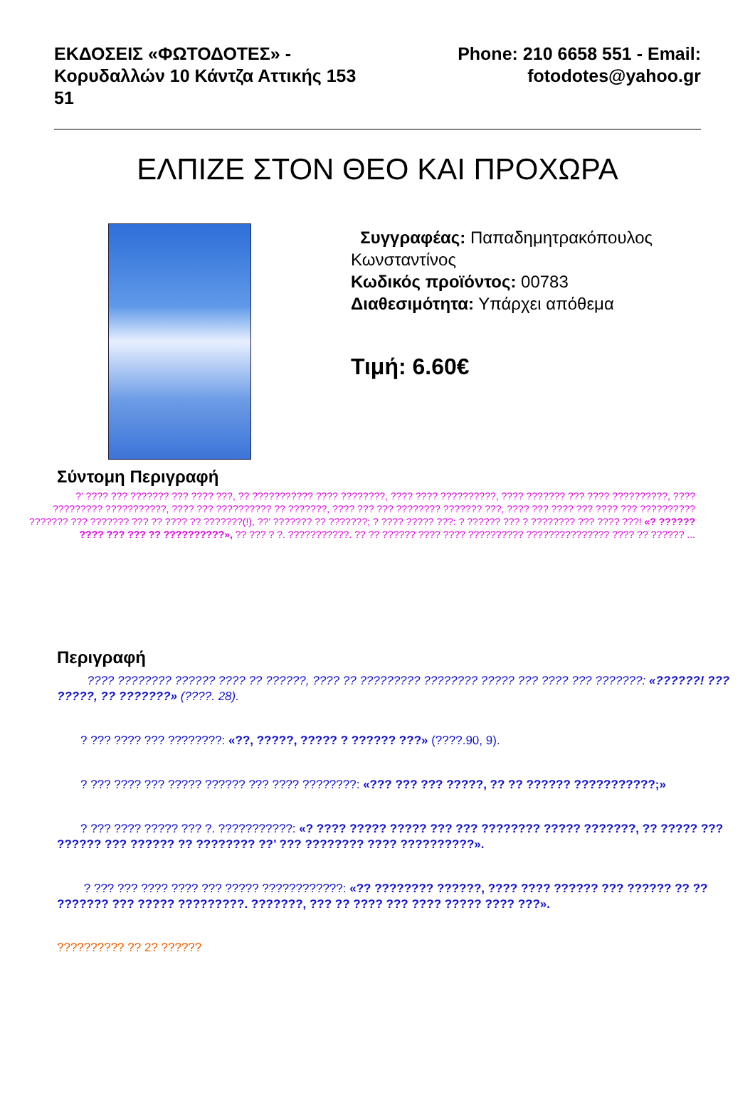ΕΚΔΟΣΕΙΣ «ΦΩΤΟΔΟΤΕΣ» -
Κορυδαλλών 10 Κάντζα Αττικής 153
51
Phone: 210 6658 551 - Email:
fotodotes@yahoo.gr
ΕΛΠΙΖΕ ΣΤΟΝ ΘΕΟ ΚΑΙ ΠΡΟΧΩΡΑ
Συγγραφέας: Παπαδημητρακόπουλος
Κωνσταντίνος
Κωδικός προϊόντος: 00783
Διαθεσιμότητα: Υπάρχει απόθεμα
Τιμή: 6.60€
Σύντομη Περιγραφή
?’ ???? ??? ??????? ??? ???? ???, ?? ??????????? ???? ????????, ???? ???? ??????????, ???? ??????? ??? ???? ??????????, ???? ????????? ???????????, ???? ??? ?????????? ?? ???????, ???? ??? ??? ???????? ??????? ???, ???? ??? ???? ??? ???? ??? ?????????? ??????? ??? ??????? ??? ?? ???? ?? ???????(!), ??’ ??????? ?? ???????; ? ???? ????? ???: ? ?????? ??? ? ???????? ??? ???? ???! «? ?????? ???? ??? ??? ?? ??????????», ?? ??? ? ?. ???????????. ?? ?? ?????? ???? ???? ?????????? ??????????????? ???? ?? ?????? ...
Περιγραφή
???? ???????? ?????? ???? ?? ??????, ???? ?? ????????? ???????? ????? ??? ???? ??? ???????: «??????! ??? ?????, ?? ???????» (????. 28).
? ??? ???? ??? ????????: «??, ?????, ????? ? ?????? ???» (????.90, 9).
? ??? ???? ??? ????? ?????? ??? ???? ????????: «??? ??? ??? ?????, ?? ?? ?????? ???????????;»
? ??? ???? ????? ??? ?. ???????????: «? ???? ????? ????? ??? ??? ???????? ????? ???????, ?? ????? ??? ?????? ??? ?????? ?? ???????? ??’ ??? ???????? ???? ??????????».
? ??? ??? ???? ???? ??? ????? ????????????: «?? ???????? ??????, ???? ???? ?????? ??? ?????? ?? ?? ??????? ??? ????? ?????????. ???????, ??? ?? ???? ??? ???? ????? ???? ???».
?????????? ?? 2? ??????